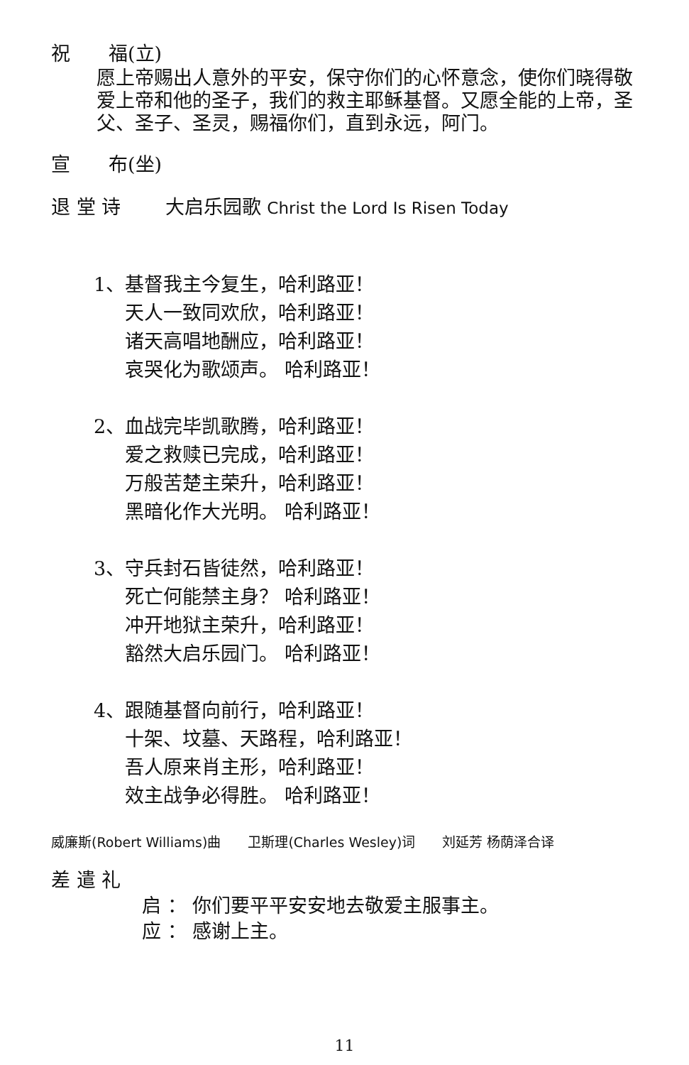祝　　福(立)
愿上帝赐出人意外的平安，保守你们的心怀意念，使你们晓得敬爱上帝和他的圣子，我们的救主耶稣基督。又愿全能的上帝，圣父、圣子、圣灵，赐福你们，直到永远，阿门。
宣　　布(坐)
退 堂 诗　　 大启乐园歌 Christ the Lord Is Risen Today
1、基督我主今复生，哈利路亚！
天人一致同欢欣，哈利路亚！
诸天高唱地酬应，哈利路亚！
哀哭化为歌颂声。 哈利路亚！
2、血战完毕凯歌腾，哈利路亚！
爱之救赎已完成，哈利路亚！
万般苦楚主荣升，哈利路亚！
黑暗化作大光明。 哈利路亚！
3、守兵封石皆徒然，哈利路亚！
死亡何能禁主身？ 哈利路亚！
冲开地狱主荣升，哈利路亚！
豁然大启乐园门。 哈利路亚！
4、跟随基督向前行，哈利路亚！
十架、坟墓、天路程，哈利路亚！
吾人原来肖主形，哈利路亚！
效主战争必得胜。 哈利路亚！
威廉斯(Robert Williams)曲　　卫斯理(Charles Wesley)词　　刘延芳 杨荫泽合译
差 遣 礼
启 ： 你们要平平安安地去敬爱主服事主。
应 ： 感谢上主。
11